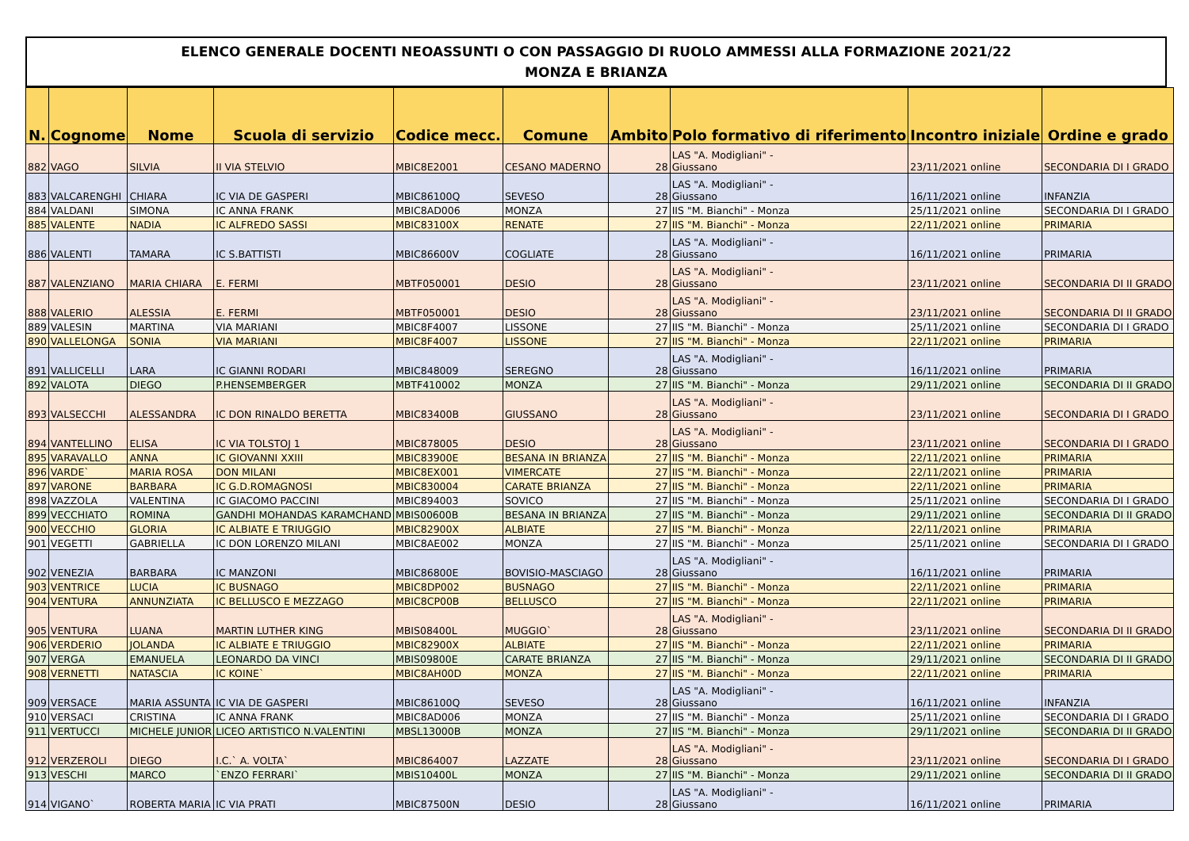ELENCO GENERALE DOCENTI NEOASSUNTI O CON PASSAGGIO DI RUOLO AMMESSI ALLA FORMAZIONE 2021/22
MONZA E BRIANZA
| N. | Cognome | Nome | Scuola di servizio | Codice mecc. | Comune | Ambito | Polo formativo di riferimento | Incontro iniziale | Ordine e grado |
| --- | --- | --- | --- | --- | --- | --- | --- | --- | --- |
| 882 | VAGO | SILVIA | II VIA STELVIO | MBIC8E2001 | CESANO MADERNO | 28 | LAS "A. Modigliani" - Giussano | 23/11/2021 online | SECONDARIA DI I GRADO |
| 883 | VALCARENGHI | CHIARA | IC VIA DE GASPERI | MBIC86100Q | SEVESO | 28 | LAS "A. Modigliani" - Giussano | 16/11/2021 online | INFANZIA |
| 884 | VALDANI | SIMONA | IC ANNA FRANK | MBIC8AD006 | MONZA | 27 | IIS "M. Bianchi" - Monza | 25/11/2021 online | SECONDARIA DI I GRADO |
| 885 | VALENTE | NADIA | IC ALFREDO SASSI | MBIC83100X | RENATE | 27 | IIS "M. Bianchi" - Monza | 22/11/2021 online | PRIMARIA |
| 886 | VALENTI | TAMARA | IC S.BATTISTI | MBIC86600V | COGLIATE | 28 | LAS "A. Modigliani" - Giussano | 16/11/2021 online | PRIMARIA |
| 887 | VALENZIANO | MARIA CHIARA | E. FERMI | MBTF050001 | DESIO | 28 | LAS "A. Modigliani" - Giussano | 23/11/2021 online | SECONDARIA DI II GRADO |
| 888 | VALERIO | ALESSIA | E. FERMI | MBTF050001 | DESIO | 28 | LAS "A. Modigliani" - Giussano | 23/11/2021 online | SECONDARIA DI II GRADO |
| 889 | VALESIN | MARTINA | VIA MARIANI | MBIC8F4007 | LISSONE | 27 | IIS "M. Bianchi" - Monza | 25/11/2021 online | SECONDARIA DI I GRADO |
| 890 | VALLELONGA | SONIA | VIA MARIANI | MBIC8F4007 | LISSONE | 27 | IIS "M. Bianchi" - Monza | 22/11/2021 online | PRIMARIA |
| 891 | VALLICELLI | LARA | IC GIANNI RODARI | MBIC848009 | SEREGNO | 28 | LAS "A. Modigliani" - Giussano | 16/11/2021 online | PRIMARIA |
| 892 | VALOTA | DIEGO | P.HENSEMBERGER | MBTF410002 | MONZA | 27 | IIS "M. Bianchi" - Monza | 29/11/2021 online | SECONDARIA DI II GRADO |
| 893 | VALSECCHI | ALESSANDRA | IC DON RINALDO BERETTA | MBIC83400B | GIUSSANO | 28 | LAS "A. Modigliani" - Giussano | 23/11/2021 online | SECONDARIA DI I GRADO |
| 894 | VANTELLINO | ELISA | IC VIA TOLSTOJ 1 | MBIC878005 | DESIO | 28 | LAS "A. Modigliani" - Giussano | 23/11/2021 online | SECONDARIA DI I GRADO |
| 895 | VARAVALLO | ANNA | IC GIOVANNI XXIII | MBIC83900E | BESANA IN BRIANZA | 27 | IIS "M. Bianchi" - Monza | 22/11/2021 online | PRIMARIA |
| 896 | VARDE` | MARIA ROSA | DON MILANI | MBIC8EX001 | VIMERCATE | 27 | IIS "M. Bianchi" - Monza | 22/11/2021 online | PRIMARIA |
| 897 | VARONE | BARBARA | IC G.D.ROMAGNOSI | MBIC830004 | CARATE BRIANZA | 27 | IIS "M. Bianchi" - Monza | 22/11/2021 online | PRIMARIA |
| 898 | VAZZOLA | VALENTINA | IC GIACOMO PACCINI | MBIC894003 | SOVICO | 27 | IIS "M. Bianchi" - Monza | 25/11/2021 online | SECONDARIA DI I GRADO |
| 899 | VECCHIATO | ROMINA | GANDHI MOHANDAS KARAMCHAND | MBIS00600B | BESANA IN BRIANZA | 27 | IIS "M. Bianchi" - Monza | 29/11/2021 online | SECONDARIA DI II GRADO |
| 900 | VECCHIO | GLORIA | IC ALBIATE E TRIUGGIO | MBIC82900X | ALBIATE | 27 | IIS "M. Bianchi" - Monza | 22/11/2021 online | PRIMARIA |
| 901 | VEGETTI | GABRIELLA | IC DON LORENZO MILANI | MBIC8AE002 | MONZA | 27 | IIS "M. Bianchi" - Monza | 25/11/2021 online | SECONDARIA DI I GRADO |
| 902 | VENEZIA | BARBARA | IC MANZONI | MBIC86800E | BOVISIO-MASCIAGO | 28 | LAS "A. Modigliani" - Giussano | 16/11/2021 online | PRIMARIA |
| 903 | VENTRICE | LUCIA | IC BUSNAGO | MBIC8DP002 | BUSNAGO | 27 | IIS "M. Bianchi" - Monza | 22/11/2021 online | PRIMARIA |
| 904 | VENTURA | ANNUNZIATA | IC BELLUSCO E MEZZAGO | MBIC8CP00B | BELLUSCO | 27 | IIS "M. Bianchi" - Monza | 22/11/2021 online | PRIMARIA |
| 905 | VENTURA | LUANA | MARTIN LUTHER KING | MBIS08400L | MUGGIO` | 28 | LAS "A. Modigliani" - Giussano | 23/11/2021 online | SECONDARIA DI II GRADO |
| 906 | VERDERIO | JOLANDA | IC ALBIATE E TRIUGGIO | MBIC82900X | ALBIATE | 27 | IIS "M. Bianchi" - Monza | 22/11/2021 online | PRIMARIA |
| 907 | VERGA | EMANUELA | LEONARDO DA VINCI | MBIS09800E | CARATE BRIANZA | 27 | IIS "M. Bianchi" - Monza | 29/11/2021 online | SECONDARIA DI II GRADO |
| 908 | VERNETTI | NATASCIA | IC KOINE` | MBIC8AH00D | MONZA | 27 | IIS "M. Bianchi" - Monza | 22/11/2021 online | PRIMARIA |
| 909 | VERSACE | MARIA ASSUNTA | IC VIA DE GASPERI | MBIC86100Q | SEVESO | 28 | LAS "A. Modigliani" - Giussano | 16/11/2021 online | INFANZIA |
| 910 | VERSACI | CRISTINA | IC ANNA FRANK | MBIC8AD006 | MONZA | 27 | IIS "M. Bianchi" - Monza | 25/11/2021 online | SECONDARIA DI I GRADO |
| 911 | VERTUCCI | MICHELE JUNIOR | LICEO ARTISTICO N.VALENTINI | MBSL13000B | MONZA | 27 | IIS "M. Bianchi" - Monza | 29/11/2021 online | SECONDARIA DI II GRADO |
| 912 | VERZEROLI | DIEGO | I.C.` A. VOLTA` | MBIC864007 | LAZZATE | 28 | LAS "A. Modigliani" - Giussano | 23/11/2021 online | SECONDARIA DI I GRADO |
| 913 | VESCHI | MARCO | `ENZO FERRARI` | MBIS10400L | MONZA | 27 | IIS "M. Bianchi" - Monza | 29/11/2021 online | SECONDARIA DI II GRADO |
| 914 | VIGANO` | ROBERTA MARIA | IC VIA PRATI | MBIC87500N | DESIO | 28 | LAS "A. Modigliani" - Giussano | 16/11/2021 online | PRIMARIA |